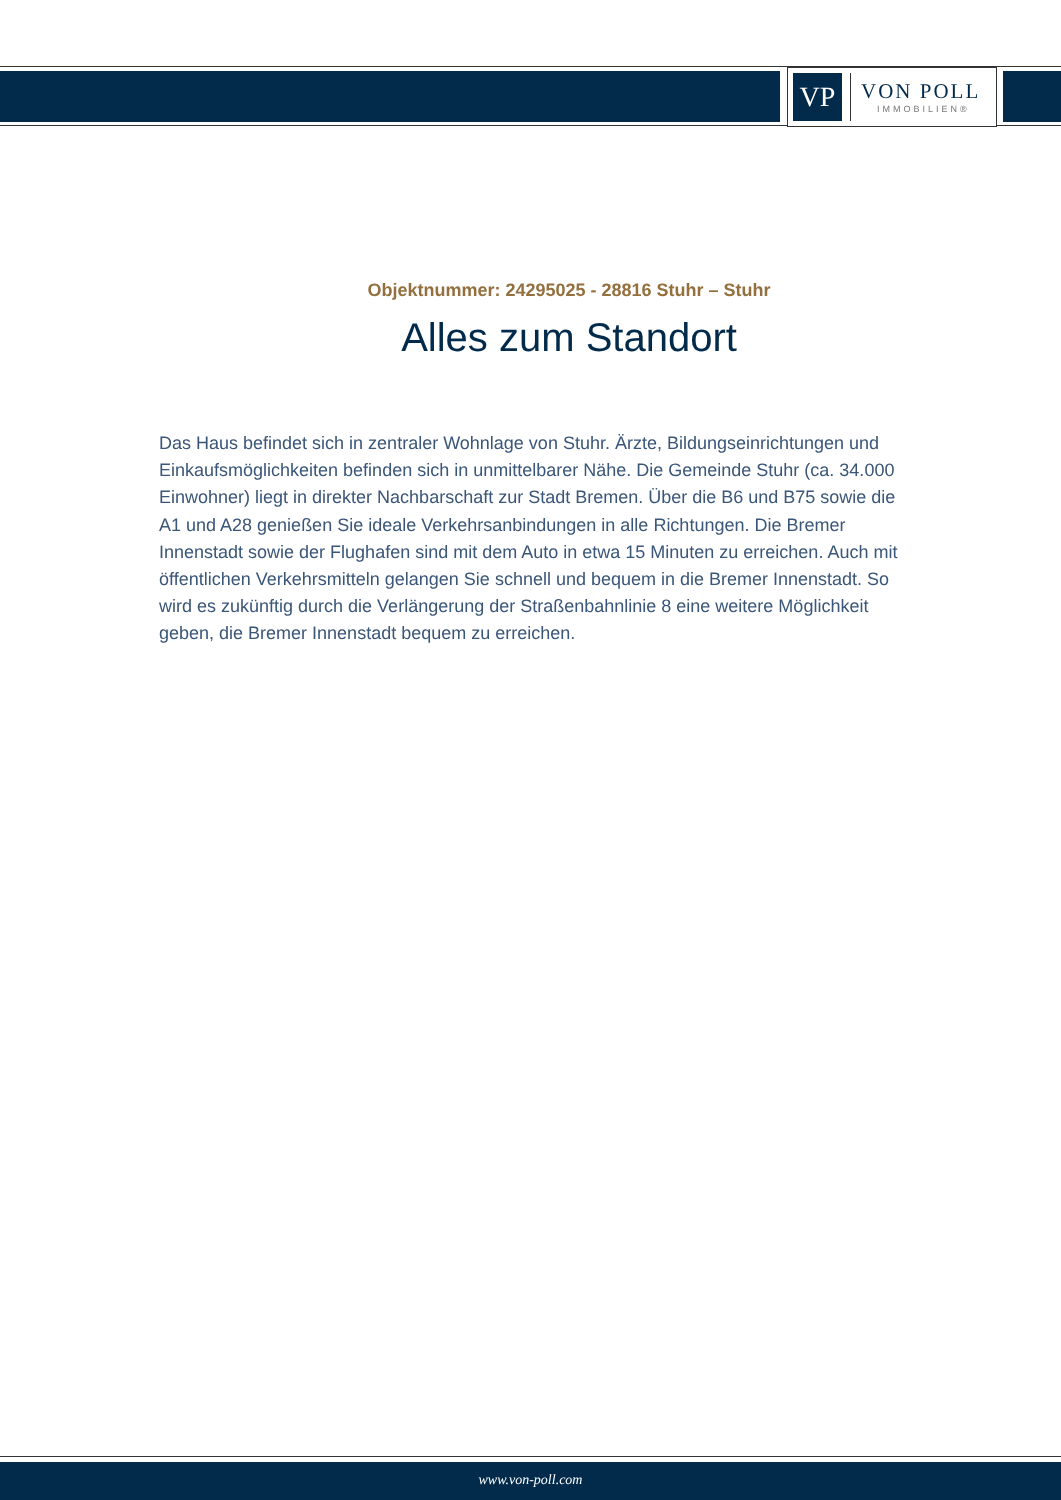VP
VON POLL
IMMOBILIEN®
Objektnummer: 24295025 - 28816 Stuhr – Stuhr
Alles zum Standort
Das Haus befindet sich in zentraler Wohnlage von Stuhr. Ärzte, Bildungseinrichtungen und Einkaufsmöglichkeiten befinden sich in unmittelbarer Nähe. Die Gemeinde Stuhr (ca. 34.000 Einwohner) liegt in direkter Nachbarschaft zur Stadt Bremen. Über die B6 und B75 sowie die A1 und A28 genießen Sie ideale Verkehrsanbindungen in alle Richtungen. Die Bremer Innenstadt sowie der Flughafen sind mit dem Auto in etwa 15 Minuten zu erreichen. Auch mit öffentlichen Verkehrsmitteln gelangen Sie schnell und bequem in die Bremer Innenstadt. So wird es zukünftig durch die Verlängerung der Straßenbahnlinie 8 eine weitere Möglichkeit geben, die Bremer Innenstadt bequem zu erreichen.
www.von-poll.com